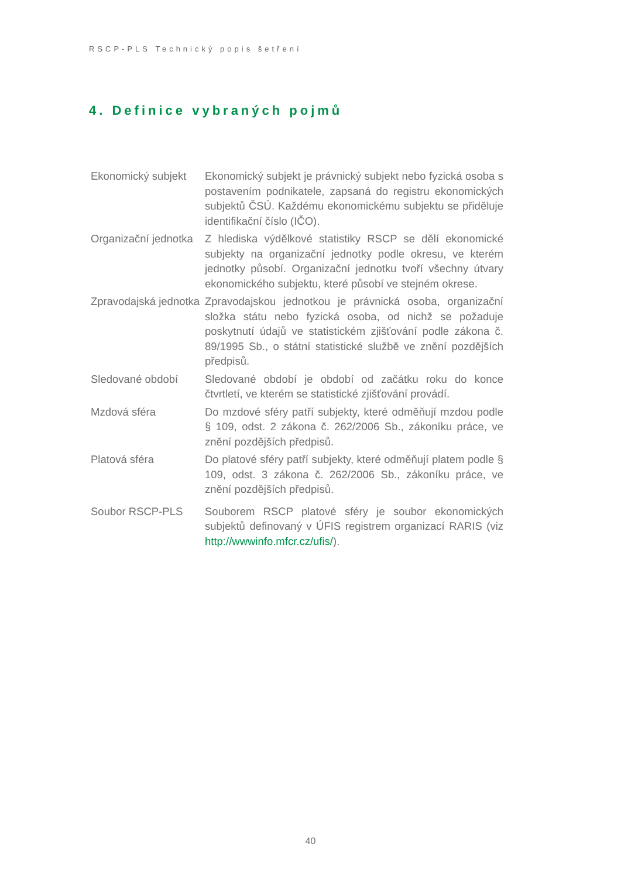RSCP-PLS Technický popis šetření
4. Definice vybraných pojmů
| Ekonomický subjekt | Ekonomický subjekt je právnický subjekt nebo fyzická osoba s postavením podnikatele, zapsaná do registru ekonomických subjektů ČSÚ. Každému ekonomickému subjektu se přiděluje identifikační číslo (IČO). |
| Organizační jednotka | Z hlediska výdělkové statistiky RSCP se dělí ekonomické subjekty na organizační jednotky podle okresu, ve kterém jednotky působí. Organizační jednotku tvoří všechny útvary ekonomického subjektu, které působí ve stejném okrese. |
| Zpravodajská jednotka | Zpravodajskou jednotkou je právnická osoba, organizační složka státu nebo fyzická osoba, od nichž se požaduje poskytnutí údajů ve statistickém zjišťování podle zákona č. 89/1995 Sb., o státní statistické službě ve znění pozdějších předpisů. |
| Sledované období | Sledované období je období od začátku roku do konce čtvrtletí, ve kterém se statistické zjišťování provádí. |
| Mzdová sféra | Do mzdové sféry patří subjekty, které odměňují mzdou podle § 109, odst. 2 zákona č. 262/2006 Sb., zákoníku práce, ve znění pozdějších předpisů. |
| Platová sféra | Do platové sféry patří subjekty, které odměňují platem podle § 109, odst. 3 zákona č. 262/2006 Sb., zákoníku práce, ve znění pozdějších předpisů. |
| Soubor RSCP-PLS | Souborem RSCP platové sféry je soubor ekonomických subjektů definovaný v ÚFIS registrem organizací RARIS (viz http://wwwinfo.mfcr.cz/ufis/ ). |
40